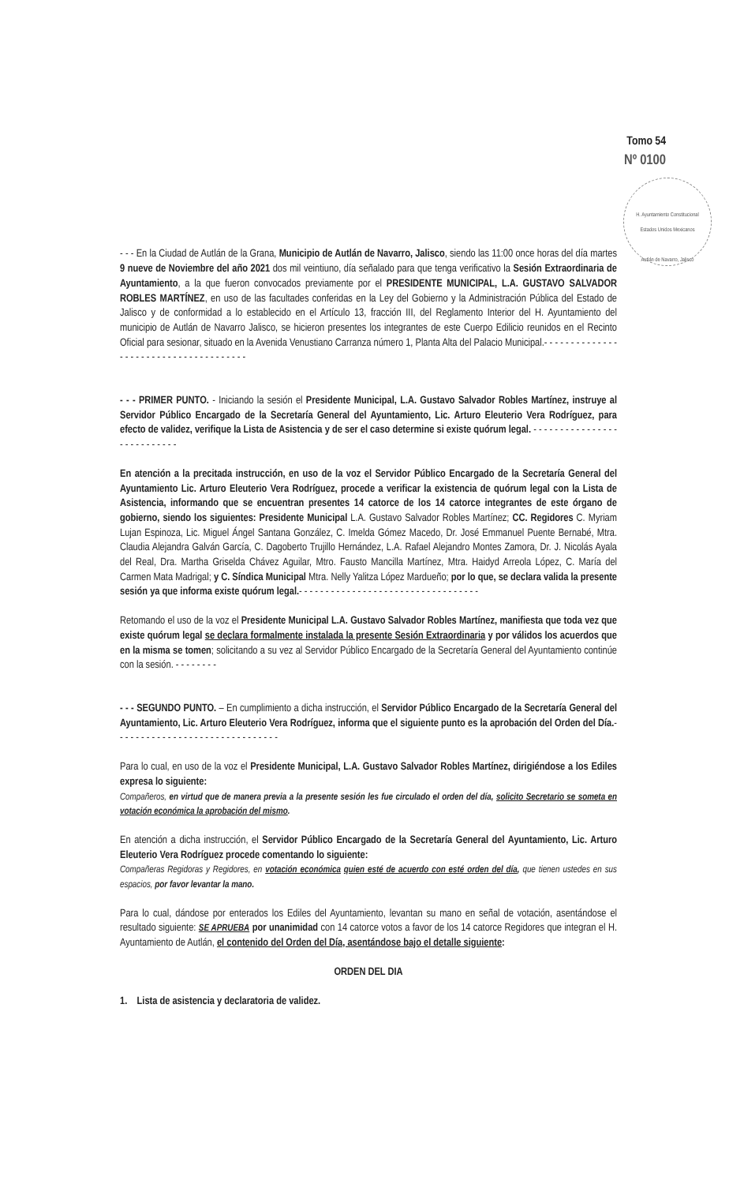Tomo 54
Nº 0100
H. Ayuntamiento Constitucional
Estados Unidos Mexicanos
Autlán de Navarro, Jalisco
- - - En la Ciudad de Autlán de la Grana, Municipio de Autlán de Navarro, Jalisco, siendo las 11:00 once horas del día martes 9 nueve de Noviembre del año 2021 dos mil veintiuno, día señalado para que tenga verificativo la Sesión Extraordinaria de Ayuntamiento, a la que fueron convocados previamente por el PRESIDENTE MUNICIPAL, L.A. GUSTAVO SALVADOR ROBLES MARTÍNEZ, en uso de las facultades conferidas en la Ley del Gobierno y la Administración Pública del Estado de Jalisco y de conformidad a lo establecido en el Artículo 13, fracción III, del Reglamento Interior del H. Ayuntamiento del municipio de Autlán de Navarro Jalisco, se hicieron presentes los integrantes de este Cuerpo Edilicio reunidos en el Recinto Oficial para sesionar, situado en la Avenida Venustiano Carranza número 1, Planta Alta del Palacio Municipal.- - - - - - - - - - - - - - - - - - - - - - - - - - - - - - - - - - - - - -
- - - PRIMER PUNTO. - Iniciando la sesión el Presidente Municipal, L.A. Gustavo Salvador Robles Martínez, instruye al Servidor Público Encargado de la Secretaría General del Ayuntamiento, Lic. Arturo Eleuterio Vera Rodríguez, para efecto de validez, verifique la Lista de Asistencia y de ser el caso determine si existe quórum legal. - - - - - - - - - - - - - - - - - - - - - - - - - - -
En atención a la precitada instrucción, en uso de la voz el Servidor Público Encargado de la Secretaría General del Ayuntamiento Lic. Arturo Eleuterio Vera Rodríguez, procede a verificar la existencia de quórum legal con la Lista de Asistencia, informando que se encuentran presentes 14 catorce de los 14 catorce integrantes de este órgano de gobierno, siendo los siguientes: Presidente Municipal L.A. Gustavo Salvador Robles Martínez; CC. Regidores C. Myriam Lujan Espinoza, Lic. Miguel Ángel Santana González, C. Imelda Gómez Macedo, Dr. José Emmanuel Puente Bernabé, Mtra. Claudia Alejandra Galván García, C. Dagoberto Trujillo Hernández, L.A. Rafael Alejandro Montes Zamora, Dr. J. Nicolás Ayala del Real, Dra. Martha Griselda Chávez Aguilar, Mtro. Fausto Mancilla Martínez, Mtra. Haidyd Arreola López, C. María del Carmen Mata Madrigal; y C. Síndica Municipal Mtra. Nelly Yalitza López Mardueño; por lo que, se declara valida la presente sesión ya que informa existe quórum legal.- - - - - - - - - - - - - - - - - - - - - - - - - - - - - - - - - -
Retomando el uso de la voz el Presidente Municipal L.A. Gustavo Salvador Robles Martínez, manifiesta que toda vez que existe quórum legal se declara formalmente instalada la presente Sesión Extraordinaria y por válidos los acuerdos que en la misma se tomen; solicitando a su vez al Servidor Público Encargado de la Secretaría General del Ayuntamiento continúe con la sesión. - - - - - - - -
- - - SEGUNDO PUNTO. – En cumplimiento a dicha instrucción, el Servidor Público Encargado de la Secretaría General del Ayuntamiento, Lic. Arturo Eleuterio Vera Rodríguez, informa que el siguiente punto es la aprobación del Orden del Día.- - - - - - - - - - - - - - - - - - - - - - - - - - - - - - -
Para lo cual, en uso de la voz el Presidente Municipal, L.A. Gustavo Salvador Robles Martínez, dirigiéndose a los Ediles expresa lo siguiente:
Compañeros, en virtud que de manera previa a la presente sesión les fue circulado el orden del día, solicito Secretario se someta en votación económica la aprobación del mismo.
En atención a dicha instrucción, el Servidor Público Encargado de la Secretaría General del Ayuntamiento, Lic. Arturo Eleuterio Vera Rodríguez procede comentando lo siguiente:
Compañeras Regidoras y Regidores, en votación económica quien esté de acuerdo con esté orden del día, que tienen ustedes en sus espacios, por favor levantar la mano.
Para lo cual, dándose por enterados los Ediles del Ayuntamiento, levantan su mano en señal de votación, asentándose el resultado siguiente: SE APRUEBA por unanimidad con 14 catorce votos a favor de los 14 catorce Regidores que integran el H. Ayuntamiento de Autlán, el contenido del Orden del Día, asentándose bajo el detalle siguiente:
ORDEN DEL DIA
1. Lista de asistencia y declaratoria de validez.